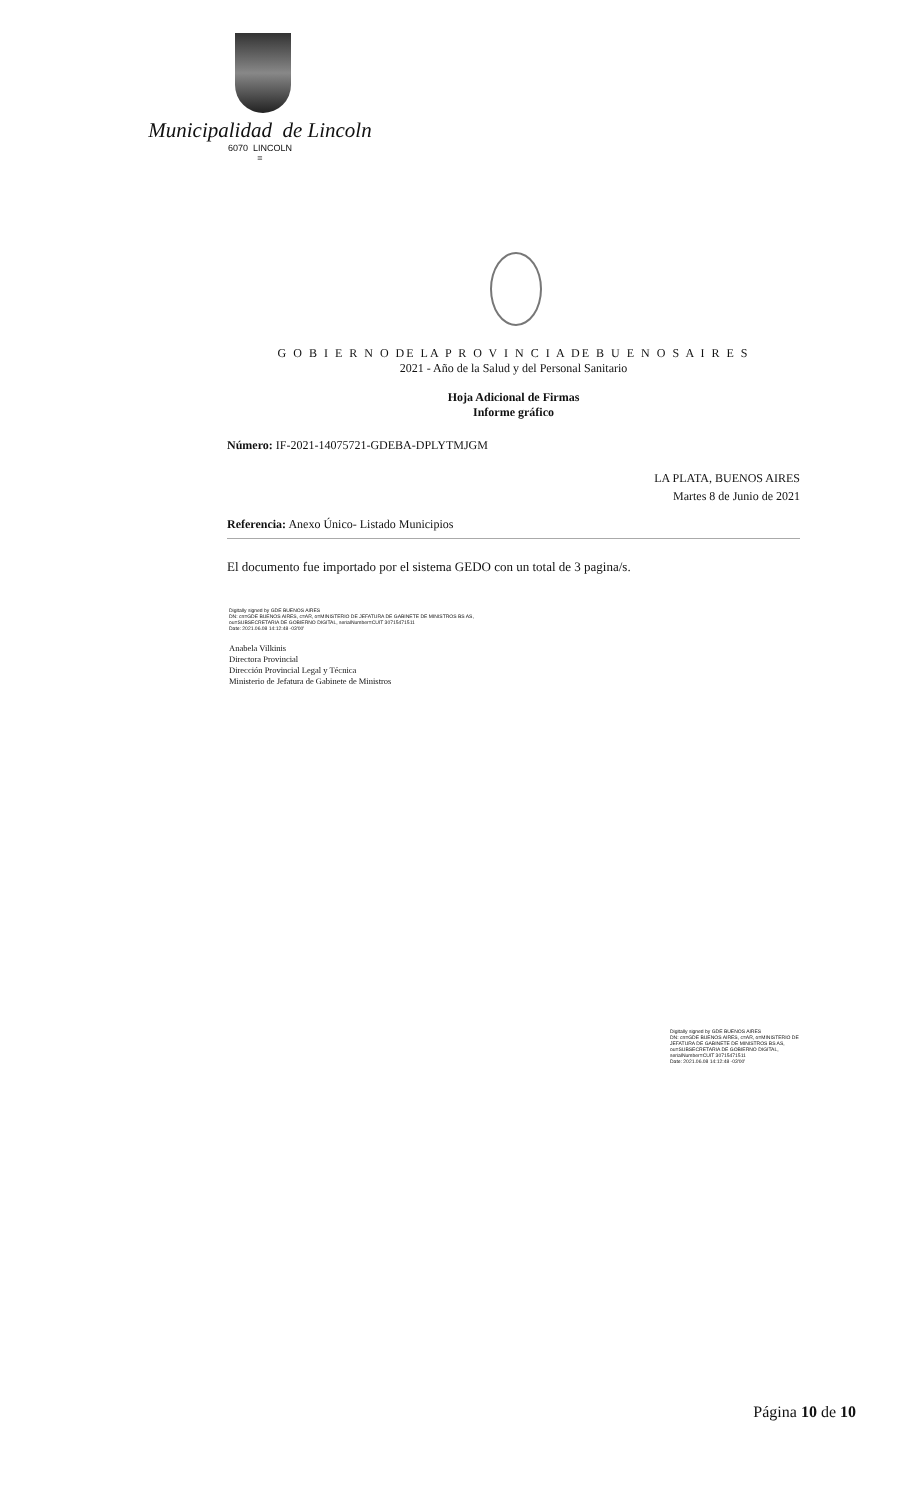Municipalidad de Lincoln
6070 LINCOLN
=
G O B I E R N O DE LA P R O V I N C I A DE B U E N O S A I R E S
2021 - Año de la Salud y del Personal Sanitario
Hoja Adicional de Firmas
Informe gráfico
Número: IF-2021-14075721-GDEBA-DPLYTMJGM
LA PLATA, BUENOS AIRES
Martes 8 de Junio de 2021
Referencia: Anexo Único- Listado Municipios
El documento fue importado por el sistema GEDO con un total de 3 pagina/s.
Digitally signed by GDE BUENOS AIRES
DN: cn=GDE BUENOS AIRES, c=AR, o=MINISTERIO DE JEFATURA DE GABINETE DE MINISTROS BS AS,
ou=SUBSECRETARIA DE GOBIERNO DIGITAL, serialNumber=CUIT 30715471511
Date: 2021.06.08 14:12:48 -03'00'
Anabela Vilkinis
Directora Provincial
Dirección Provincial Legal y Técnica
Ministerio de Jefatura de Gabinete de Ministros
Digitally signed by GDE BUENOS AIRES
DN: cn=GDE BUENOS AIRES, c=AR, o=MINISTERIO DE
JEFATURA DE GABINETE DE MINISTROS BS AS,
ou=SUBSECRETARIA DE GOBIERNO DIGITAL,
serialNumber=CUIT 30715471511
Date: 2021.06.08 14:12:48 -03'00'
Página 10 de 10